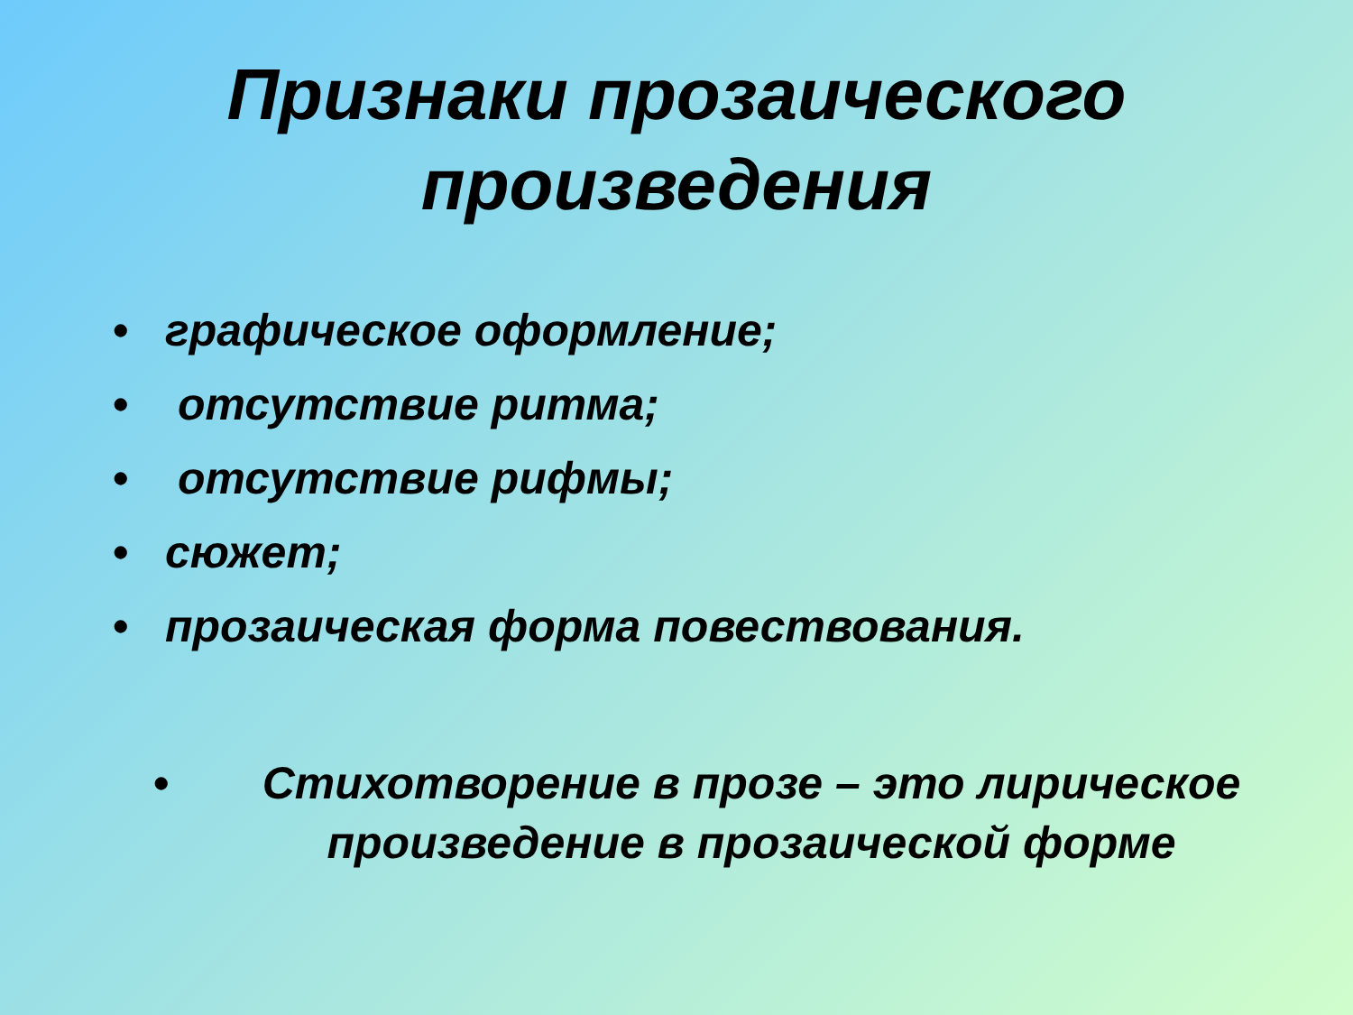Признаки прозаического
произведения
• графическое оформление;
• отсутствие ритма;
• отсутствие рифмы;
• сюжет;
• прозаическая форма повествования.
• Стихотворение в прозе – это лирическое произведение в прозаической форме